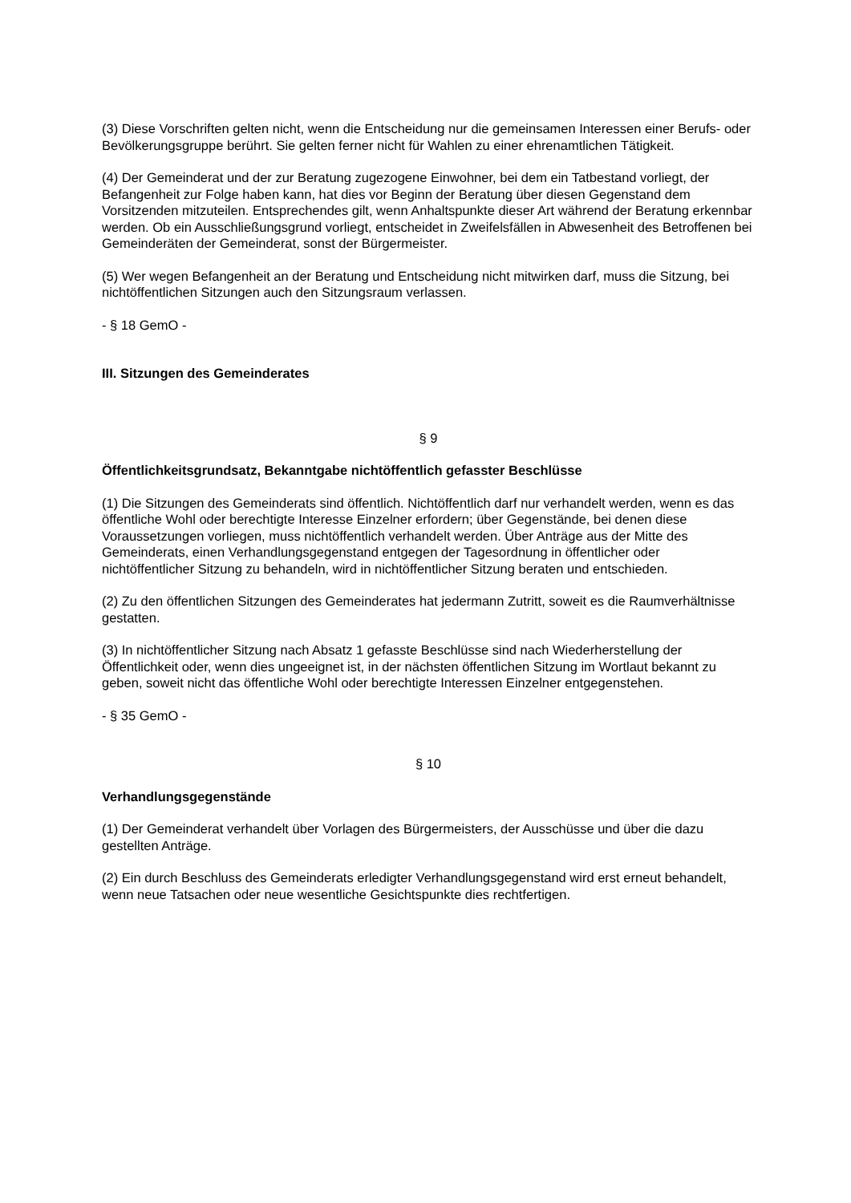(3) Diese Vorschriften gelten nicht, wenn die Entscheidung nur die gemeinsamen Interessen einer Berufs- oder Bevölkerungsgruppe berührt. Sie gelten ferner nicht für Wahlen zu einer ehrenamtlichen Tätigkeit.
(4) Der Gemeinderat und der zur Beratung zugezogene Einwohner, bei dem ein Tatbestand vorliegt, der Befangenheit zur Folge haben kann, hat dies vor Beginn der Beratung über diesen Gegenstand dem Vorsitzenden mitzuteilen. Entsprechendes gilt, wenn Anhaltspunkte dieser Art während der Beratung erkennbar werden. Ob ein Ausschließungsgrund vorliegt, entscheidet in Zweifelsfällen in Abwesenheit des Betroffenen bei Gemeinderäten der Gemeinderat, sonst der Bürgermeister.
(5) Wer wegen Befangenheit an der Beratung und Entscheidung nicht mitwirken darf, muss die Sitzung, bei nichtöffentlichen Sitzungen auch den Sitzungsraum verlassen.
- § 18 GemO -
III. Sitzungen des Gemeinderates
§ 9
Öffentlichkeitsgrundsatz, Bekanntgabe nichtöffentlich gefasster Beschlüsse
(1) Die Sitzungen des Gemeinderats sind öffentlich. Nichtöffentlich darf nur verhandelt werden, wenn es das öffentliche Wohl oder berechtigte Interesse Einzelner erfordern; über Gegenstände, bei denen diese Voraussetzungen vorliegen, muss nichtöffentlich verhandelt werden. Über Anträge aus der Mitte des Gemeinderats, einen Verhandlungsgegenstand entgegen der Tagesordnung in öffentlicher oder nichtöffentlicher Sitzung zu behandeln, wird in nichtöffentlicher Sitzung beraten und entschieden.
(2) Zu den öffentlichen Sitzungen des Gemeinderates hat jedermann Zutritt, soweit es die Raumverhältnisse gestatten.
(3) In nichtöffentlicher Sitzung nach Absatz 1 gefasste Beschlüsse sind nach Wiederherstellung der Öffentlichkeit oder, wenn dies ungeeignet ist, in der nächsten öffentlichen Sitzung im Wortlaut bekannt zu geben, soweit nicht das öffentliche Wohl oder berechtigte Interessen Einzelner entgegenstehen.
- § 35 GemO -
§ 10
Verhandlungsgegenstände
(1) Der Gemeinderat verhandelt über Vorlagen des Bürgermeisters, der Ausschüsse und über die dazu gestellten Anträge.
(2) Ein durch Beschluss des Gemeinderats erledigter Verhandlungsgegenstand wird erst erneut behandelt, wenn neue Tatsachen oder neue wesentliche Gesichtspunkte dies rechtfertigen.